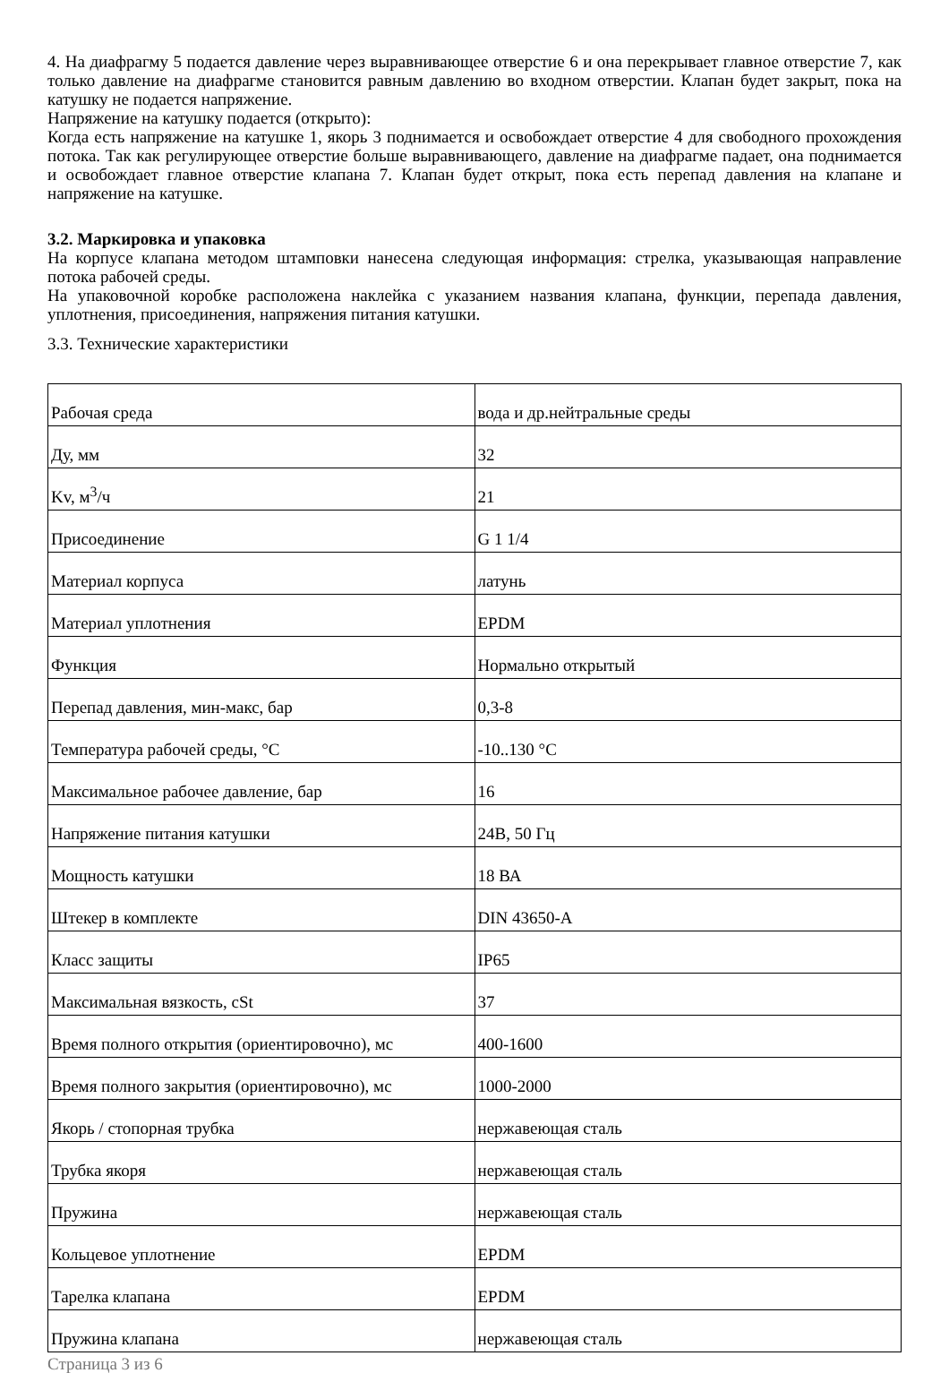4. На диафрагму 5 подается давление через выравнивающее отверстие 6 и она перекрывает главное отверстие 7, как только давление на диафрагме становится равным давлению во входном отверстии. Клапан будет закрыт, пока на катушку не подается напряжение.
Напряжение на катушку подается (открыто):
Когда есть напряжение на катушке 1, якорь 3 поднимается и освобождает отверстие 4 для свободного прохождения потока. Так как регулирующее отверстие больше выравнивающего, давление на диафрагме падает, она поднимается и освобождает главное отверстие клапана 7. Клапан будет открыт, пока есть перепад давления на клапане и напряжение на катушке.
3.2. Маркировка и упаковка
На корпусе клапана методом штамповки нанесена следующая информация: стрелка, указывающая направление потока рабочей среды.
На упаковочной коробке расположена наклейка с указанием названия клапана, функции, перепада давления, уплотнения, присоединения, напряжения питания катушки.
3.3. Технические характеристики
| Рабочая среда | вода и др.нейтральные среды |
| Ду, мм | 32 |
| Kv, м<sup>3</sup>/ч | 21 |
| Присоединение | G 1 1/4 |
| Материал корпуса | латунь |
| Материал уплотнения | EPDM |
| Функция | Нормально открытый |
| Перепад давления, мин-макс, бар | 0,3-8 |
| Температура рабочей среды, °С | -10..130 °С |
| Максимальное рабочее давление, бар | 16 |
| Напряжение питания катушки | 24В, 50 Гц |
| Мощность катушки | 18 ВА |
| Штекер в комплекте | DIN 43650-A |
| Класс защиты | IP65 |
| Максимальная вязкость, cSt | 37 |
| Время полного открытия (ориентировочно), мс | 400-1600 |
| Время полного закрытия (ориентировочно), мс | 1000-2000 |
| Якорь / стопорная трубка | нержавеющая сталь |
| Трубка якоря | нержавеющая сталь |
| Пружина | нержавеющая сталь |
| Кольцевое уплотнение | EPDM |
| Тарелка клапана | EPDM |
| Пружина клапана | нержавеющая сталь |
Страница 3 из 6